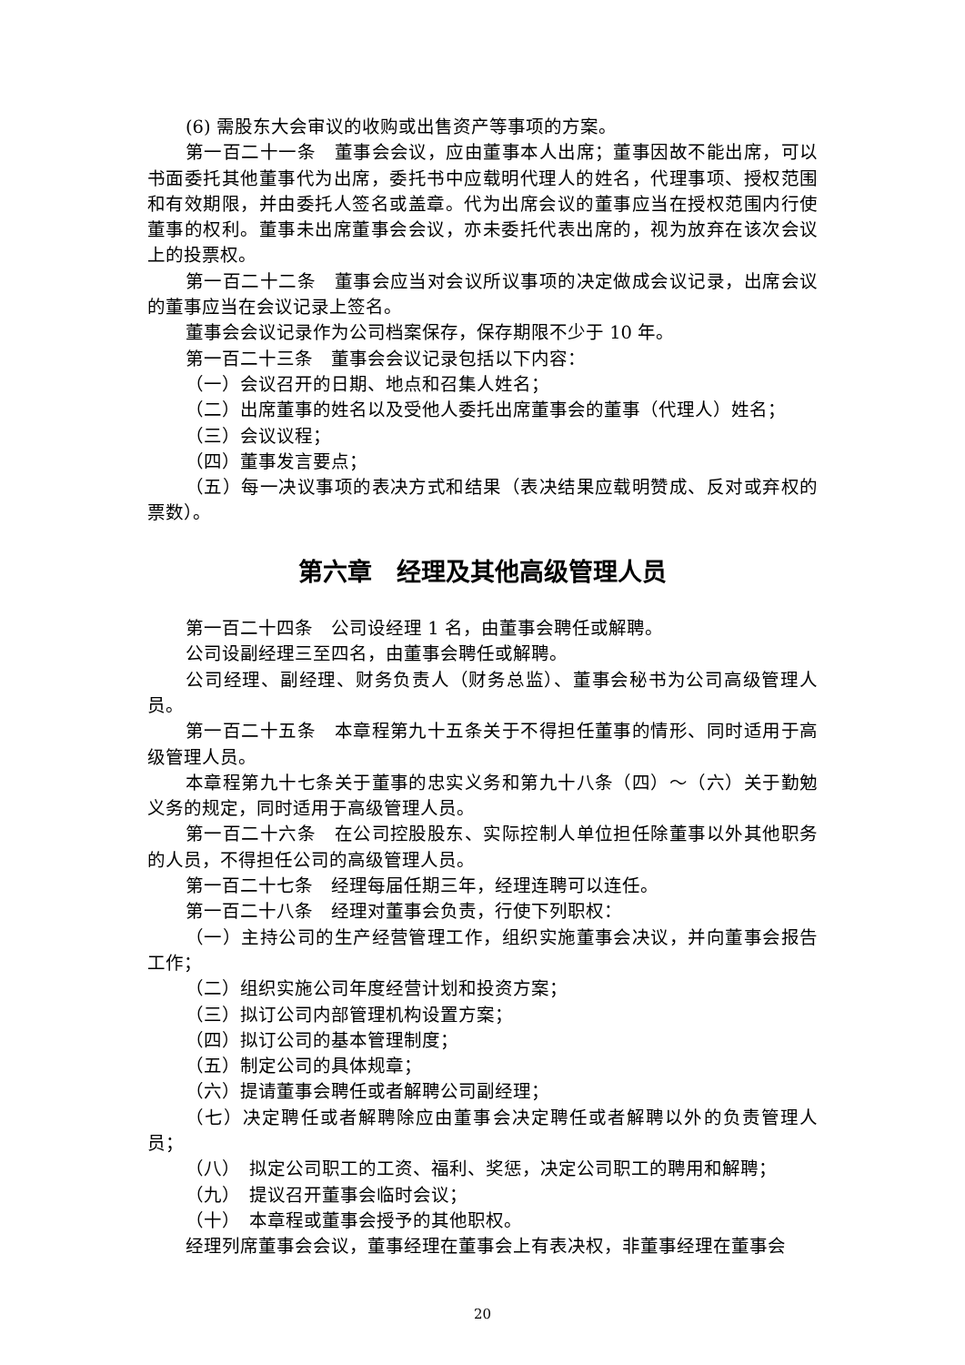(6) 需股东大会审议的收购或出售资产等事项的方案。
第一百二十一条　董事会会议，应由董事本人出席；董事因故不能出席，可以书面委托其他董事代为出席，委托书中应载明代理人的姓名，代理事项、授权范围和有效期限，并由委托人签名或盖章。代为出席会议的董事应当在授权范围内行使董事的权利。董事未出席董事会会议，亦未委托代表出席的，视为放弃在该次会议上的投票权。
第一百二十二条　董事会应当对会议所议事项的决定做成会议记录，出席会议的董事应当在会议记录上签名。
董事会会议记录作为公司档案保存，保存期限不少于 10 年。
第一百二十三条　董事会会议记录包括以下内容：
（一）会议召开的日期、地点和召集人姓名；
（二）出席董事的姓名以及受他人委托出席董事会的董事（代理人）姓名；
（三）会议议程；
（四）董事发言要点；
（五）每一决议事项的表决方式和结果（表决结果应载明赞成、反对或弃权的票数）。
第六章　经理及其他高级管理人员
第一百二十四条　公司设经理 1 名，由董事会聘任或解聘。
公司设副经理三至四名，由董事会聘任或解聘。
公司经理、副经理、财务负责人（财务总监）、董事会秘书为公司高级管理人员。
第一百二十五条　本章程第九十五条关于不得担任董事的情形、同时适用于高级管理人员。
本章程第九十七条关于董事的忠实义务和第九十八条（四）～（六）关于勤勉义务的规定，同时适用于高级管理人员。
第一百二十六条　在公司控股股东、实际控制人单位担任除董事以外其他职务的人员，不得担任公司的高级管理人员。
第一百二十七条　经理每届任期三年，经理连聘可以连任。
第一百二十八条　经理对董事会负责，行使下列职权：
（一）主持公司的生产经营管理工作，组织实施董事会决议，并向董事会报告工作；
（二）组织实施公司年度经营计划和投资方案；
（三）拟订公司内部管理机构设置方案；
（四）拟订公司的基本管理制度；
（五）制定公司的具体规章；
（六）提请董事会聘任或者解聘公司副经理；
（七）决定聘任或者解聘除应由董事会决定聘任或者解聘以外的负责管理人员；
（八）　拟定公司职工的工资、福利、奖惩，决定公司职工的聘用和解聘；
（九）　提议召开董事会临时会议；
（十）　本章程或董事会授予的其他职权。
经理列席董事会会议，董事经理在董事会上有表决权，非董事经理在董事会
20